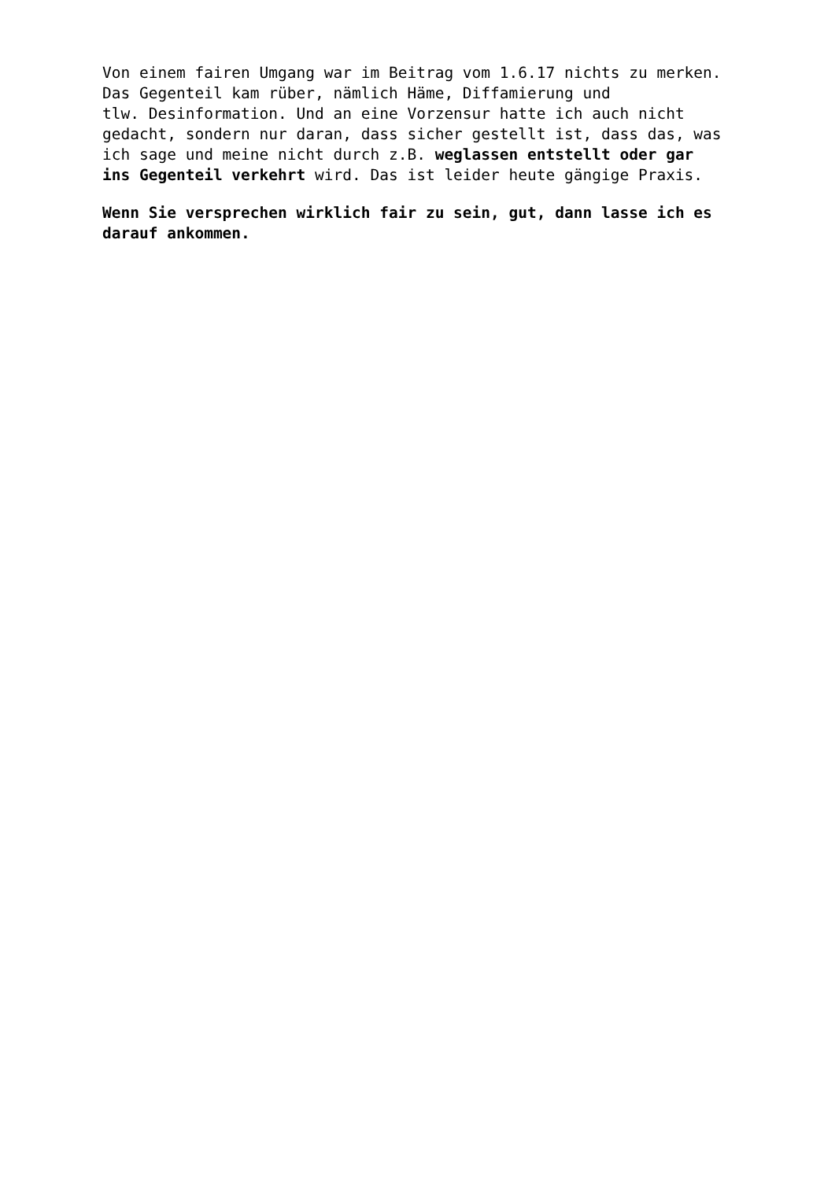Von einem fairen Umgang war im Beitrag vom 1.6.17 nichts zu merken. Das Gegenteil kam rüber, nämlich Häme, Diffamierung und tlw. Desinformation. Und an eine Vorzensur hatte ich auch nicht gedacht, sondern nur daran, dass sicher gestellt ist, dass das, was ich sage und meine nicht durch z.B. weglassen entstellt oder gar ins Gegenteil verkehrt wird. Das ist leider heute gängige Praxis.
Wenn Sie versprechen wirklich fair zu sein, gut, dann lasse ich es darauf ankommen.